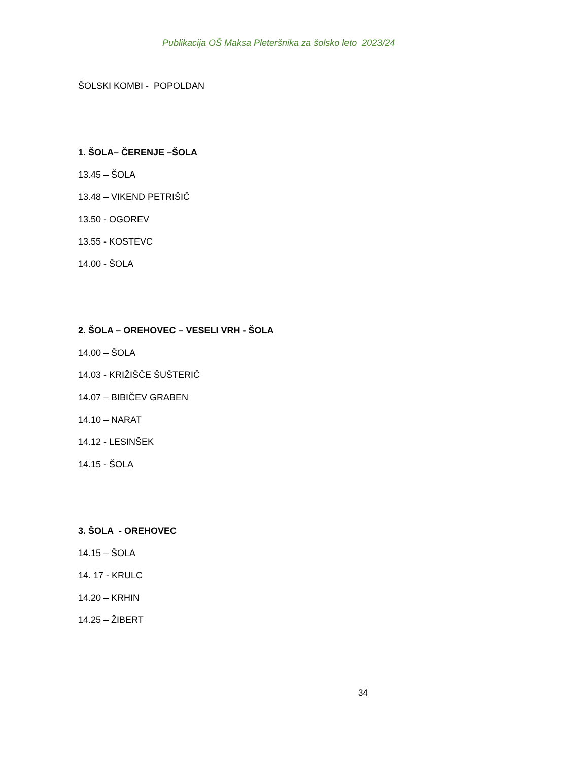Publikacija OŠ Maksa Pleteršnika za šolsko leto 2023/24
ŠOLSKI KOMBI - POPOLDAN
1. ŠOLA– ČERENJE –ŠOLA
13.45 – ŠOLA
13.48 – VIKEND PETRIŠIČ
13.50 - OGOREV
13.55 - KOSTEVC
14.00 - ŠOLA
2. ŠOLA – OREHOVEC – VESELI VRH - ŠOLA
14.00 – ŠOLA
14.03 - KRIŽIŠČE ŠUŠTERIČ
14.07 – BIBIČEV GRABEN
14.10 – NARAT
14.12 - LESINŠEK
14.15 - ŠOLA
3. ŠOLA - OREHOVEC
14.15 – ŠOLA
14. 17 - KRULC
14.20 – KRHIN
14.25 – ŽIBERT
34